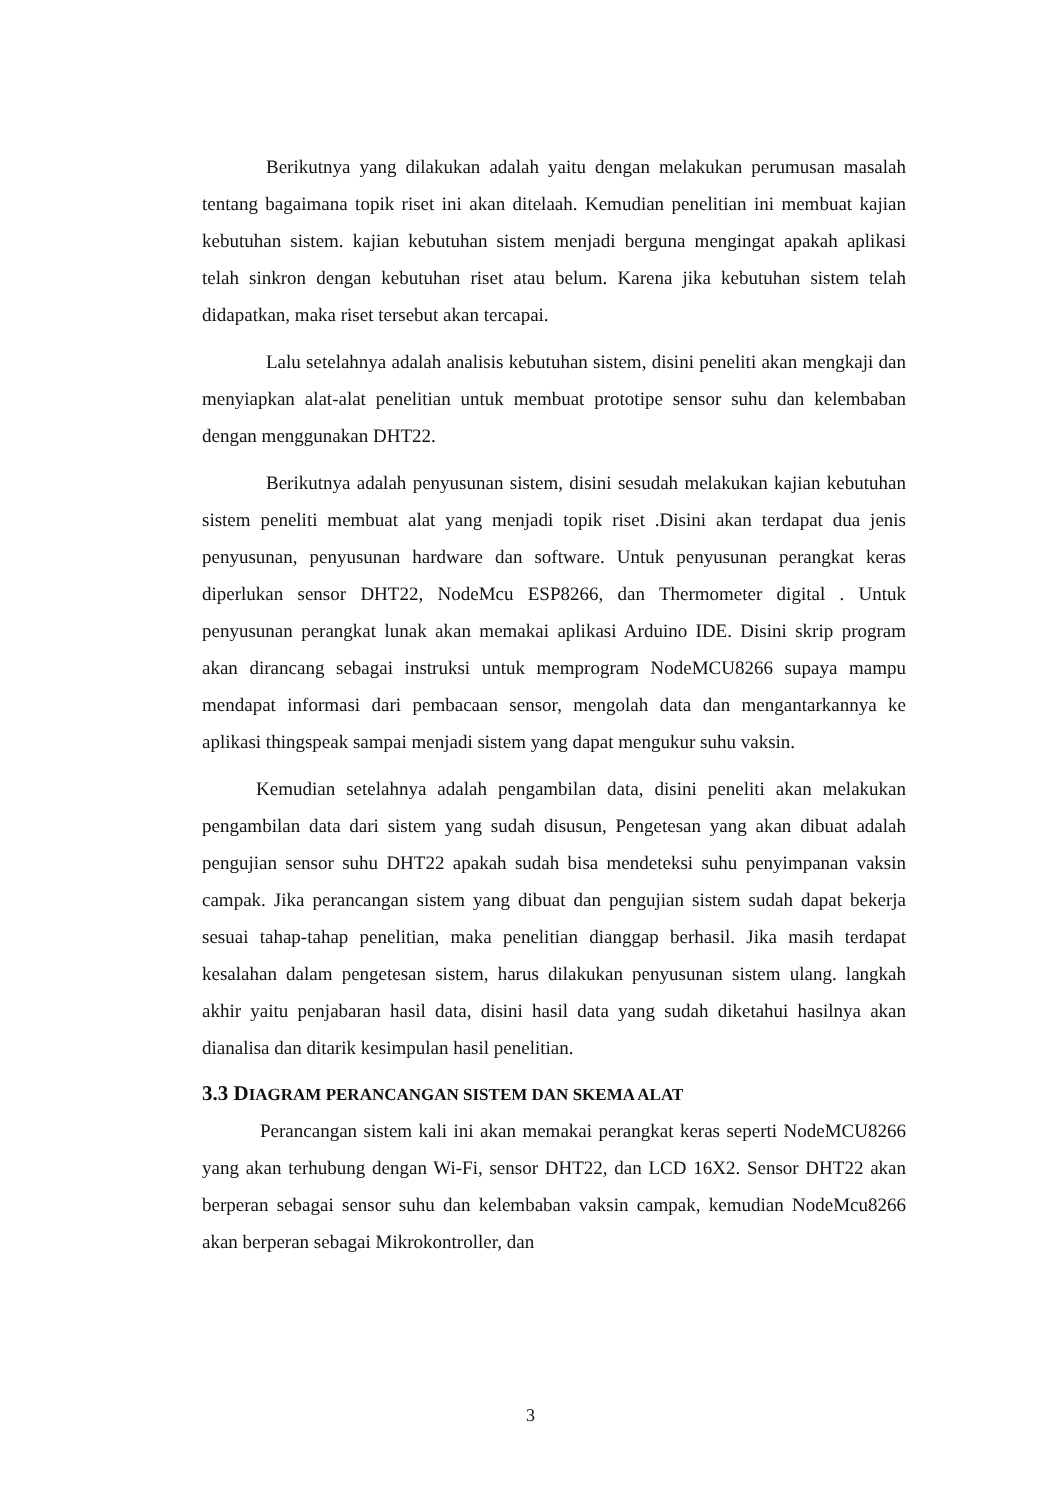Berikutnya yang dilakukan adalah yaitu dengan melakukan perumusan masalah tentang bagaimana topik riset ini akan ditelaah. Kemudian penelitian ini membuat kajian kebutuhan sistem. kajian kebutuhan sistem menjadi berguna mengingat apakah aplikasi telah sinkron dengan kebutuhan riset atau belum. Karena jika kebutuhan sistem telah didapatkan, maka riset tersebut akan tercapai.
Lalu setelahnya adalah analisis kebutuhan sistem, disini peneliti akan mengkaji dan menyiapkan alat-alat penelitian untuk membuat prototipe sensor suhu dan kelembaban dengan menggunakan DHT22.
Berikutnya adalah penyusunan sistem, disini sesudah melakukan kajian kebutuhan sistem peneliti membuat alat yang menjadi topik riset .Disini akan terdapat dua jenis penyusunan, penyusunan hardware dan software. Untuk penyusunan perangkat keras diperlukan sensor DHT22, NodeMcu ESP8266, dan Thermometer digital . Untuk penyusunan perangkat lunak akan memakai aplikasi Arduino IDE. Disini skrip program akan dirancang sebagai instruksi untuk memprogram NodeMCU8266 supaya mampu mendapat informasi dari pembacaan sensor, mengolah data dan mengantarkannya ke aplikasi thingspeak sampai menjadi sistem yang dapat mengukur suhu vaksin.
Kemudian setelahnya adalah pengambilan data, disini peneliti akan melakukan pengambilan data dari sistem yang sudah disusun, Pengetesan yang akan dibuat adalah pengujian sensor suhu DHT22 apakah sudah bisa mendeteksi suhu penyimpanan vaksin campak. Jika perancangan sistem yang dibuat dan pengujian sistem sudah dapat bekerja sesuai tahap-tahap penelitian, maka penelitian dianggap berhasil. Jika masih terdapat kesalahan dalam pengetesan sistem, harus dilakukan penyusunan sistem ulang. langkah akhir yaitu penjabaran hasil data, disini hasil data yang sudah diketahui hasilnya akan dianalisa dan ditarik kesimpulan hasil penelitian.
3.3 DIAGRAM PERANCANGAN SISTEM DAN SKEMA ALAT
Perancangan sistem kali ini akan memakai perangkat keras seperti NodeMCU8266 yang akan terhubung dengan Wi-Fi, sensor DHT22, dan LCD 16X2. Sensor DHT22 akan berperan sebagai sensor suhu dan kelembaban vaksin campak, kemudian NodeMcu8266 akan berperan sebagai Mikrokontroller, dan
3